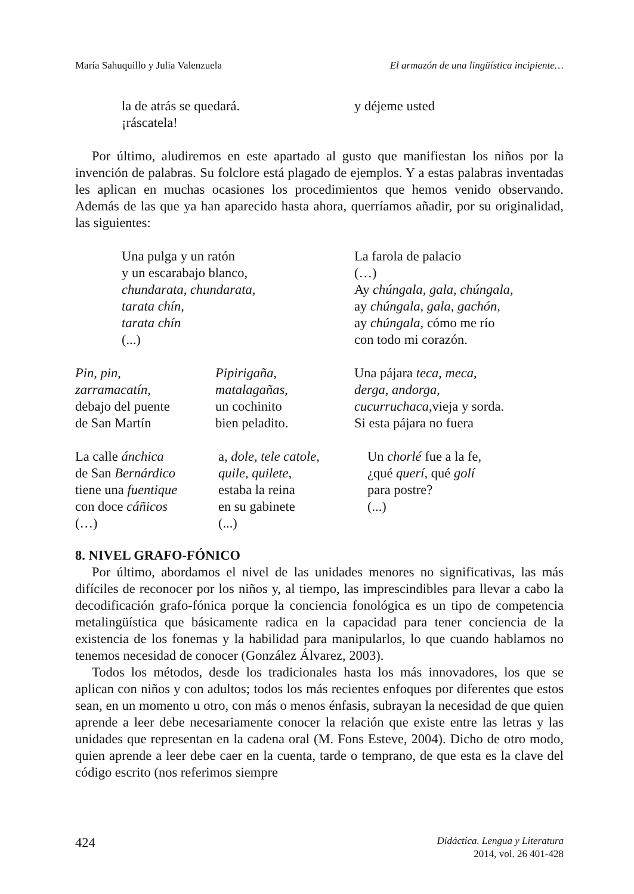María Sahuquillo y Julia Valenzuela El armazón de una lingüística incipiente…
la de atrás se quedará.
¡ráscatela!
y déjeme usted
Por último, aludiremos en este apartado al gusto que manifiestan los niños por la invención de palabras. Su folclore está plagado de ejemplos. Y a estas palabras inventadas les aplican en muchas ocasiones los procedimientos que hemos venido observando. Además de las que ya han aparecido hasta ahora, querríamos añadir, por su originalidad, las siguientes:
Una pulga y un ratón
y un escarabajo blanco,
chundarata, chundarata,
tarata chín,
tarata chín
(...)
La farola de palacio
(…)
Ay chúngala, gala, chúngala,
ay chúngala, gala, gachón,
ay chúngala, cómo me río
con todo mi corazón.
Pin, pin,
zarramacatín,
debajo del puente
de San Martín
Pipirigaña,
matalagañas,
un cochinito
bien peladito.
Una pájara teca, meca,
derga, andorga,
cucurruchaca,vieja y sorda.
Si esta pájara no fuera
La calle ánchica
de San Bernárdico
tiene una fuentique
con doce cáñicos
(…)
a, dole, tele catole,
quile, quilete,
estaba la reina
en su gabinete
(...)
Un chorlé fue a la fe,
¿qué querí, qué golí
para postre?
(...)
8. NIVEL GRAFO-FÓNICO
Por último, abordamos el nivel de las unidades menores no significativas, las más difíciles de reconocer por los niños y, al tiempo, las imprescindibles para llevar a cabo la decodificación grafo-fónica porque la conciencia fonológica es un tipo de competencia metalingüística que básicamente radica en la capacidad para tener conciencia de la existencia de los fonemas y la habilidad para manipularlos, lo que cuando hablamos no tenemos necesidad de conocer (González Álvarez, 2003).
Todos los métodos, desde los tradicionales hasta los más innovadores, los que se aplican con niños y con adultos; todos los más recientes enfoques por diferentes que estos sean, en un momento u otro, con más o menos énfasis, subrayan la necesidad de que quien aprende a leer debe necesariamente conocer la relación que existe entre las letras y las unidades que representan en la cadena oral (M. Fons Esteve, 2004). Dicho de otro modo, quien aprende a leer debe caer en la cuenta, tarde o temprano, de que esta es la clave del código escrito (nos referimos siempre
424
Didáctica. Lengua y Literatura
2014, vol. 26 401-428